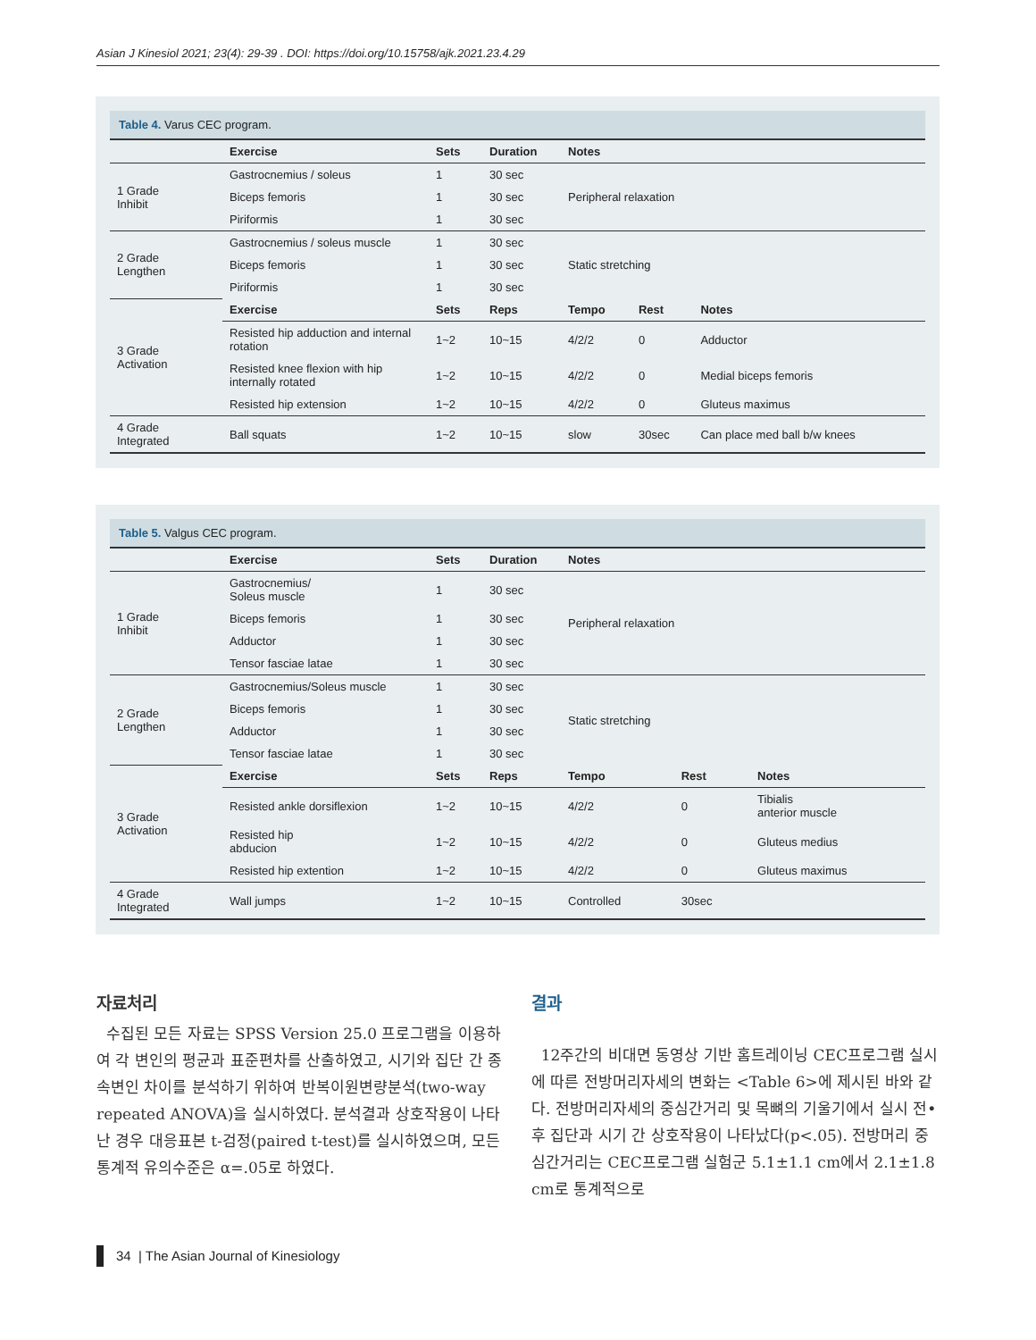Asian J Kinesiol 2021; 23(4): 29-39 . DOI: https://doi.org/10.15758/ajk.2021.23.4.29
Table 4. Varus CEC program.
| | Exercise | Sets | Duration | Notes | | |
| --- | --- | --- | --- | --- | --- | --- |
| 1 Grade Inhibit | Gastrocnemius / soleus | 1 | 30 sec | Peripheral relaxation | | |
| | Biceps femoris | 1 | 30 sec | | | |
| | Piriformis | 1 | 30 sec | | | |
| 2 Grade Lengthen | Gastrocnemius / soleus muscle | 1 | 30 sec | Static stretching | | |
| | Biceps femoris | 1 | 30 sec | | | |
| | Piriformis | 1 | 30 sec | | | |
| 3 Grade Activation | Exercise | Sets | Reps | Tempo | Rest | Notes |
| | Resisted hip adduction and internal rotation | 1~2 | 10~15 | 4/2/2 | 0 | Adductor |
| | Resisted knee flexion with hip internally rotated | 1~2 | 10~15 | 4/2/2 | 0 | Medial biceps femoris |
| | Resisted hip extension | 1~2 | 10~15 | 4/2/2 | 0 | Gluteus maximus |
| 4 Grade Integrated | Ball squats | 1~2 | 10~15 | slow | 30sec | Can place med ball b/w knees |
Table 5. Valgus CEC program.
| | Exercise | Sets | Duration | Notes | | |
| --- | --- | --- | --- | --- | --- | --- |
| 1 Grade Inhibit | Gastrocnemius/ Soleus muscle | 1 | 30 sec | Peripheral relaxation | | |
| | Biceps femoris | 1 | 30 sec | | | |
| | Adductor | 1 | 30 sec | | | |
| | Tensor fasciae latae | 1 | 30 sec | | | |
| 2 Grade Lengthen | Gastrocnemius/Soleus muscle | 1 | 30 sec | Static stretching | | |
| | Biceps femoris | 1 | 30 sec | | | |
| | Adductor | 1 | 30 sec | | | |
| | Tensor fasciae latae | 1 | 30 sec | | | |
| 3 Grade Activation | Exercise | Sets | Reps | Tempo | Rest | Notes |
| | Resisted ankle dorsiflexion | 1~2 | 10~15 | 4/2/2 | 0 | Tibialis anterior muscle |
| | Resisted hip abducion | 1~2 | 10~15 | 4/2/2 | 0 | Gluteus medius |
| | Resisted hip extention | 1~2 | 10~15 | 4/2/2 | 0 | Gluteus maximus |
| 4 Grade Integrated | Wall jumps | 1~2 | 10~15 | Controlled | 30sec | |
자료처리
수집된 모든 자료는 SPSS Version 25.0 프로그램을 이용하여 각 변인의 평균과 표준편차를 산출하였고, 시기와 집단 간 종속변인 차이를 분석하기 위하여 반복이원변량분석(two-way repeated ANOVA)을 실시하였다. 분석결과 상호작용이 나타난 경우 대응표본 t-검정(paired t-test)를 실시하였으며, 모든 통계적 유의수준은 α=.05로 하였다.
결과
12주간의 비대면 동영상 기반 홈트레이닝 CEC프로그램 실시에 따른 전방머리자세의 변화는 <Table 6>에 제시된 바와 같다. 전방머리자세의 중심간거리 및 목뼈의 기울기에서 실시 전•후 집단과 시기 간 상호작용이 나타났다(p<.05). 전방머리 중심간거리는 CEC프로그램 실험군 5.1±1.1 cm에서 2.1±1.8 cm로 통계적으로
34 | The Asian Journal of Kinesiology